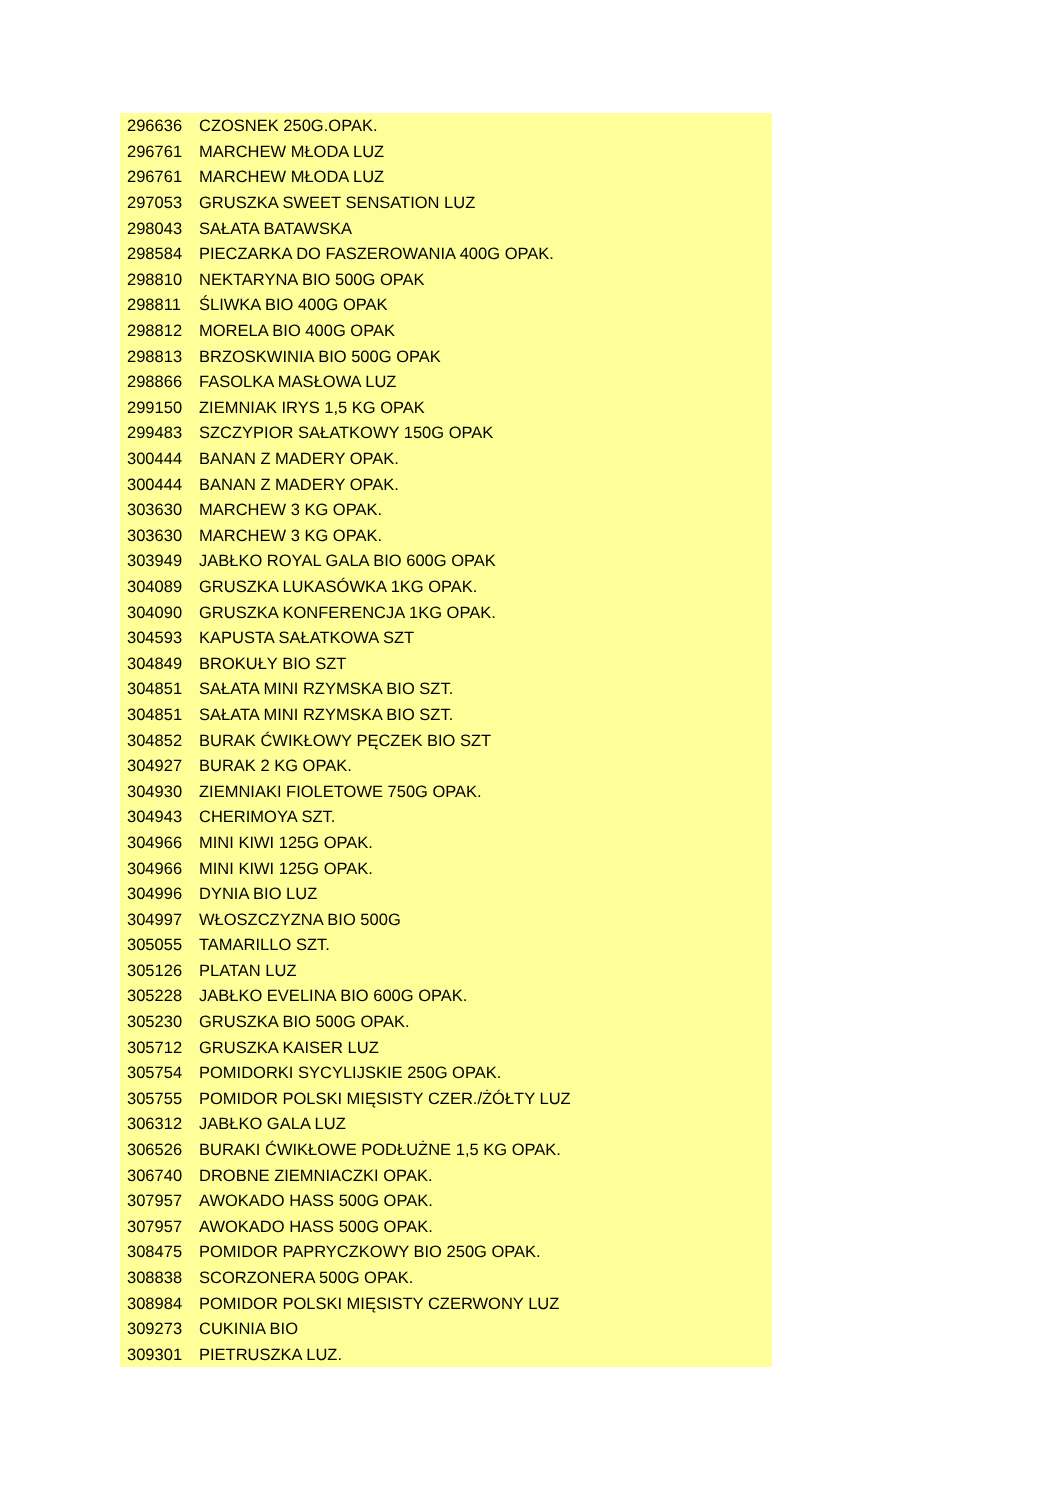| 296636 | CZOSNEK 250G.OPAK. |
| 296761 | MARCHEW MŁODA LUZ |
| 296761 | MARCHEW MŁODA LUZ |
| 297053 | GRUSZKA SWEET SENSATION LUZ |
| 298043 | SAŁATA BATAWSKA |
| 298584 | PIECZARKA DO FASZEROWANIA 400G OPAK. |
| 298810 | NEKTARYNA BIO 500G OPAK |
| 298811 | ŚLIWKA BIO 400G OPAK |
| 298812 | MORELA BIO 400G OPAK |
| 298813 | BRZOSKWINIA BIO 500G OPAK |
| 298866 | FASOLKA MASŁOWA LUZ |
| 299150 | ZIEMNIAK IRYS 1,5 KG OPAK |
| 299483 | SZCZYPIOR SAŁATKOWY 150G OPAK |
| 300444 | BANAN Z MADERY OPAK. |
| 300444 | BANAN Z MADERY OPAK. |
| 303630 | MARCHEW 3 KG OPAK. |
| 303630 | MARCHEW 3 KG OPAK. |
| 303949 | JABŁKO ROYAL GALA BIO 600G OPAK |
| 304089 | GRUSZKA LUKASÓWKA 1KG OPAK. |
| 304090 | GRUSZKA KONFERENCJA 1KG OPAK. |
| 304593 | KAPUSTA SAŁATKOWA SZT |
| 304849 | BROKUŁY BIO SZT |
| 304851 | SAŁATA MINI RZYMSKA BIO SZT. |
| 304851 | SAŁATA MINI RZYMSKA BIO SZT. |
| 304852 | BURAK ĆWIKŁOWY PĘCZEK BIO SZT |
| 304927 | BURAK 2 KG OPAK. |
| 304930 | ZIEMNIAKI FIOLETOWE 750G OPAK. |
| 304943 | CHERIMOYA SZT. |
| 304966 | MINI KIWI 125G OPAK. |
| 304966 | MINI KIWI 125G OPAK. |
| 304996 | DYNIA BIO LUZ |
| 304997 | WŁOSZCZYZNA BIO 500G |
| 305055 | TAMARILLO SZT. |
| 305126 | PLATAN LUZ |
| 305228 | JABŁKO EVELINA BIO 600G OPAK. |
| 305230 | GRUSZKA BIO 500G OPAK. |
| 305712 | GRUSZKA KAISER LUZ |
| 305754 | POMIDORKI SYCYLIJSKIE 250G OPAK. |
| 305755 | POMIDOR POLSKI MIĘSISTY CZER./ŻÓŁTY LUZ |
| 306312 | JABŁKO GALA LUZ |
| 306526 | BURAKI ĆWIKŁOWE PODŁUŻNE 1,5 KG OPAK. |
| 306740 | DROBNE ZIEMNIACZKI OPAK. |
| 307957 | AWOKADO HASS 500G OPAK. |
| 307957 | AWOKADO HASS 500G OPAK. |
| 308475 | POMIDOR PAPRYCZKOWY BIO 250G OPAK. |
| 308838 | SCORZONERA 500G OPAK. |
| 308984 | POMIDOR POLSKI MIĘSISTY CZERWONY LUZ |
| 309273 | CUKINIA BIO |
| 309301 | PIETRUSZKA LUZ. |